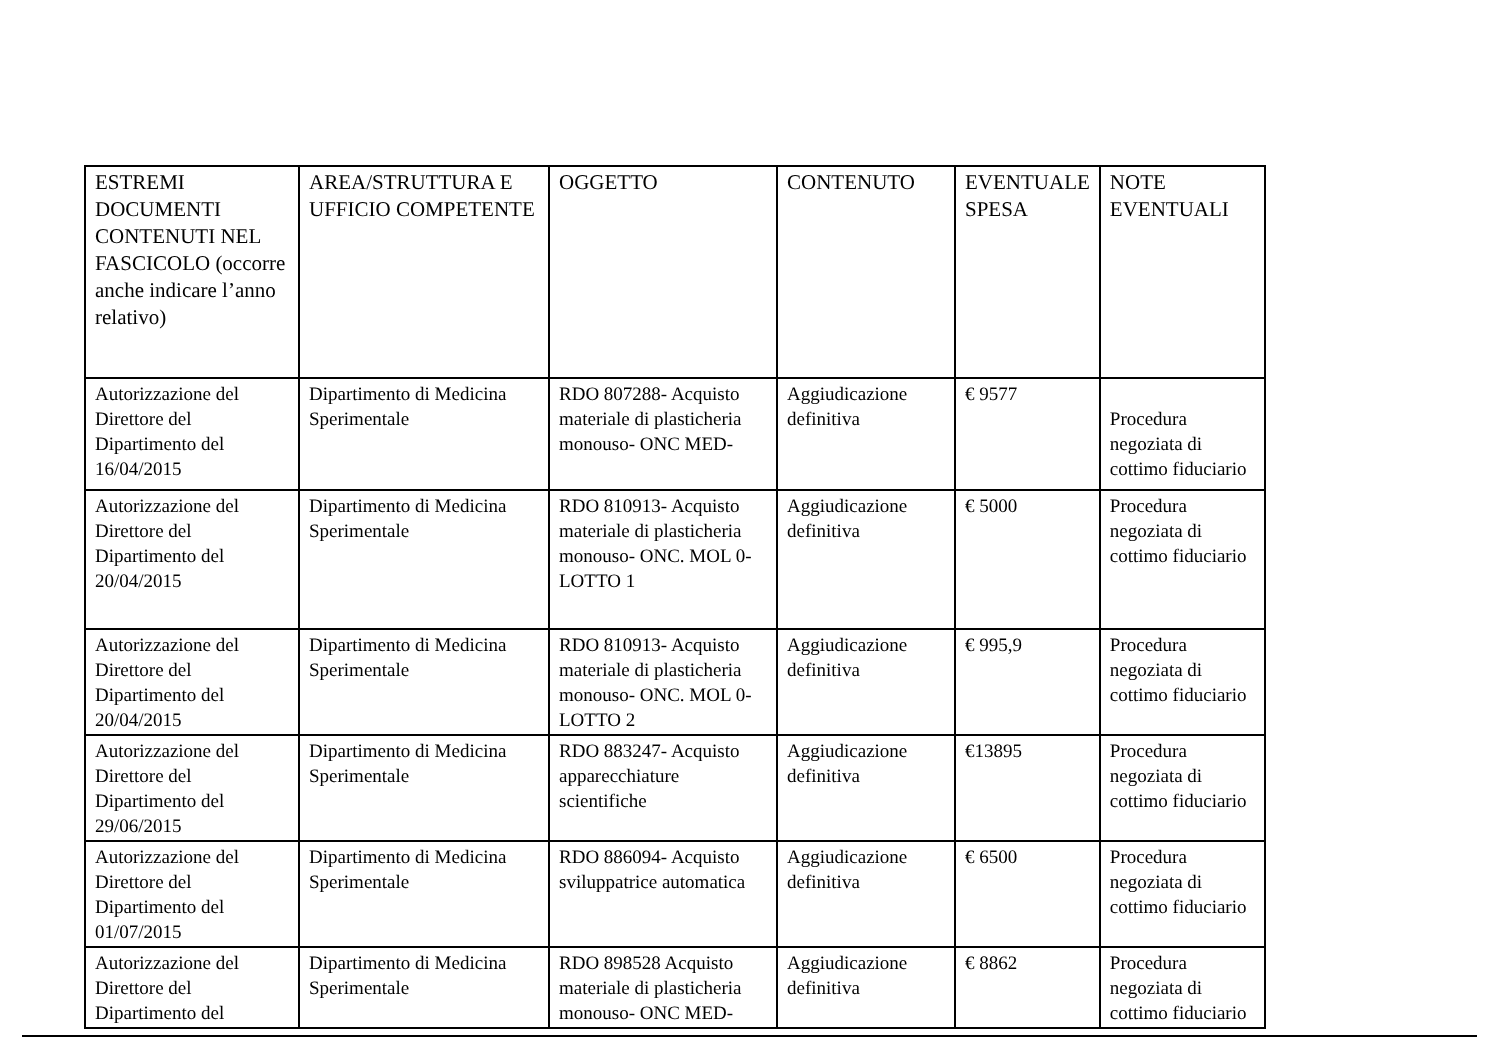| ESTREMI DOCUMENTI CONTENUTI NEL FASCICOLO (occorre anche indicare l’anno relativo) | AREA/STRUTTURA E UFFICIO COMPETENTE | OGGETTO | CONTENUTO | EVENTUALE SPESA | NOTE EVENTUALI |
| Autorizzazione del Direttore del Dipartimento del 16/04/2015 | Dipartimento di Medicina Sperimentale | RDO 807288- Acquisto materiale di plasticheria monouso- ONC MED- | Aggiudicazione definitiva | € 9577 | Procedura negoziata di cottimo fiduciario |
| Autorizzazione del Direttore del Dipartimento del 20/04/2015 | Dipartimento di Medicina Sperimentale | RDO 810913- Acquisto materiale di plasticheria monouso- ONC. MOL 0- LOTTO 1 | Aggiudicazione definitiva | € 5000 | Procedura negoziata di cottimo fiduciario |
| Autorizzazione del Direttore del Dipartimento del 20/04/2015 | Dipartimento di Medicina Sperimentale | RDO 810913- Acquisto materiale di plasticheria monouso- ONC. MOL 0- LOTTO 2 | Aggiudicazione definitiva | € 995,9 | Procedura negoziata di cottimo fiduciario |
| Autorizzazione del Direttore del Dipartimento del 29/06/2015 | Dipartimento di Medicina Sperimentale | RDO 883247- Acquisto apparecchiature scientifiche | Aggiudicazione definitiva | €13895 | Procedura negoziata di cottimo fiduciario |
| Autorizzazione del Direttore del Dipartimento del 01/07/2015 | Dipartimento di Medicina Sperimentale | RDO 886094- Acquisto sviluppatrice automatica | Aggiudicazione definitiva | € 6500 | Procedura negoziata di cottimo fiduciario |
| Autorizzazione del Direttore del Dipartimento del | Dipartimento di Medicina Sperimentale | RDO 898528 Acquisto materiale di plasticheria monouso- ONC MED- | Aggiudicazione definitiva | € 8862 | Procedura negoziata di cottimo fiduciario |